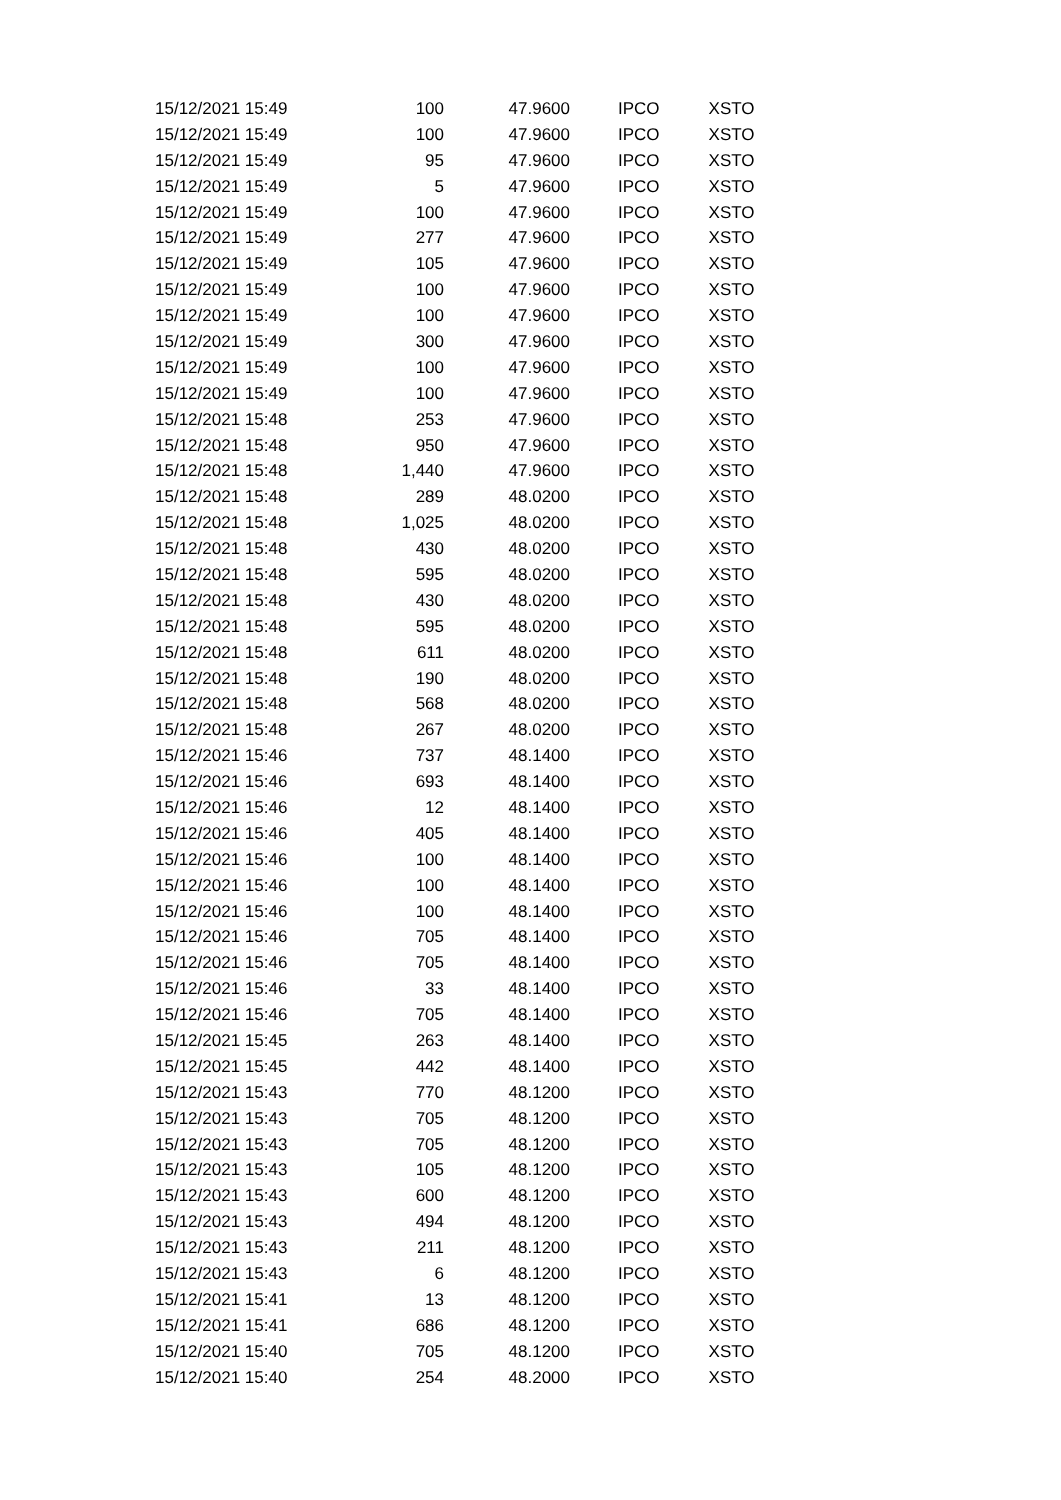| 15/12/2021 15:49 | 100 | 47.9600 | | IPCO | XSTO |
| 15/12/2021 15:49 | 100 | 47.9600 | | IPCO | XSTO |
| 15/12/2021 15:49 | 95 | 47.9600 | | IPCO | XSTO |
| 15/12/2021 15:49 | 5 | 47.9600 | | IPCO | XSTO |
| 15/12/2021 15:49 | 100 | 47.9600 | | IPCO | XSTO |
| 15/12/2021 15:49 | 277 | 47.9600 | | IPCO | XSTO |
| 15/12/2021 15:49 | 105 | 47.9600 | | IPCO | XSTO |
| 15/12/2021 15:49 | 100 | 47.9600 | | IPCO | XSTO |
| 15/12/2021 15:49 | 100 | 47.9600 | | IPCO | XSTO |
| 15/12/2021 15:49 | 300 | 47.9600 | | IPCO | XSTO |
| 15/12/2021 15:49 | 100 | 47.9600 | | IPCO | XSTO |
| 15/12/2021 15:49 | 100 | 47.9600 | | IPCO | XSTO |
| 15/12/2021 15:48 | 253 | 47.9600 | | IPCO | XSTO |
| 15/12/2021 15:48 | 950 | 47.9600 | | IPCO | XSTO |
| 15/12/2021 15:48 | 1,440 | 47.9600 | | IPCO | XSTO |
| 15/12/2021 15:48 | 289 | 48.0200 | | IPCO | XSTO |
| 15/12/2021 15:48 | 1,025 | 48.0200 | | IPCO | XSTO |
| 15/12/2021 15:48 | 430 | 48.0200 | | IPCO | XSTO |
| 15/12/2021 15:48 | 595 | 48.0200 | | IPCO | XSTO |
| 15/12/2021 15:48 | 430 | 48.0200 | | IPCO | XSTO |
| 15/12/2021 15:48 | 595 | 48.0200 | | IPCO | XSTO |
| 15/12/2021 15:48 | 611 | 48.0200 | | IPCO | XSTO |
| 15/12/2021 15:48 | 190 | 48.0200 | | IPCO | XSTO |
| 15/12/2021 15:48 | 568 | 48.0200 | | IPCO | XSTO |
| 15/12/2021 15:48 | 267 | 48.0200 | | IPCO | XSTO |
| 15/12/2021 15:46 | 737 | 48.1400 | | IPCO | XSTO |
| 15/12/2021 15:46 | 693 | 48.1400 | | IPCO | XSTO |
| 15/12/2021 15:46 | 12 | 48.1400 | | IPCO | XSTO |
| 15/12/2021 15:46 | 405 | 48.1400 | | IPCO | XSTO |
| 15/12/2021 15:46 | 100 | 48.1400 | | IPCO | XSTO |
| 15/12/2021 15:46 | 100 | 48.1400 | | IPCO | XSTO |
| 15/12/2021 15:46 | 100 | 48.1400 | | IPCO | XSTO |
| 15/12/2021 15:46 | 705 | 48.1400 | | IPCO | XSTO |
| 15/12/2021 15:46 | 705 | 48.1400 | | IPCO | XSTO |
| 15/12/2021 15:46 | 33 | 48.1400 | | IPCO | XSTO |
| 15/12/2021 15:46 | 705 | 48.1400 | | IPCO | XSTO |
| 15/12/2021 15:45 | 263 | 48.1400 | | IPCO | XSTO |
| 15/12/2021 15:45 | 442 | 48.1400 | | IPCO | XSTO |
| 15/12/2021 15:43 | 770 | 48.1200 | | IPCO | XSTO |
| 15/12/2021 15:43 | 705 | 48.1200 | | IPCO | XSTO |
| 15/12/2021 15:43 | 705 | 48.1200 | | IPCO | XSTO |
| 15/12/2021 15:43 | 105 | 48.1200 | | IPCO | XSTO |
| 15/12/2021 15:43 | 600 | 48.1200 | | IPCO | XSTO |
| 15/12/2021 15:43 | 494 | 48.1200 | | IPCO | XSTO |
| 15/12/2021 15:43 | 211 | 48.1200 | | IPCO | XSTO |
| 15/12/2021 15:43 | 6 | 48.1200 | | IPCO | XSTO |
| 15/12/2021 15:41 | 13 | 48.1200 | | IPCO | XSTO |
| 15/12/2021 15:41 | 686 | 48.1200 | | IPCO | XSTO |
| 15/12/2021 15:40 | 705 | 48.1200 | | IPCO | XSTO |
| 15/12/2021 15:40 | 254 | 48.2000 | | IPCO | XSTO |